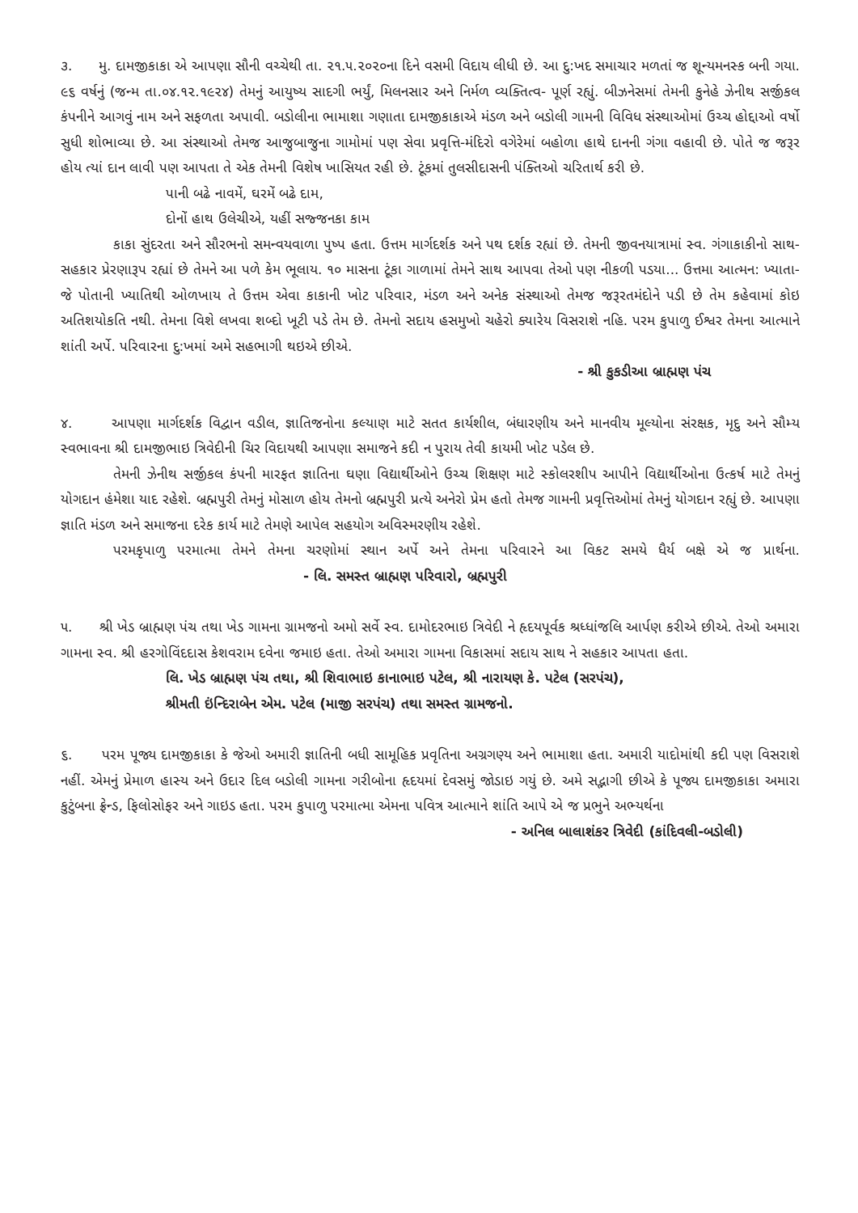૩. મુ. દામજીકાકા એ આપણા સૌની વચ્ચેથી તા. ૨૧.૫.૨૦૨૦ના દિને વસમી વિદાય લીધી છે. આ દુ:ખદ સમાચાર મળતાં જ શૂન્યમનસ્ક બની ગયા. ૯૬ વર્ષનું (જન્મ તા.૦૪.૧૨.૧૯૨૪) તેમનું આયુષ્ય સાદગી ભર્યું, મિલનસાર અને નિર્મળ વ્યક્તિત્વ- પૂર્ણ રહ્યું. બીઝનેસમાં તેમની કુનેહે ઝેનીથ સર્જીકલ કંપનીને આગવું નામ અને સફળતા અપાવી. બડોલીના ભામાશા ગણાતા દામજીકાકાએ મંડળ અને બડોલી ગામની વિવિધ સંસ્થાઓમાં ઉચ્ચ હોદ્દાઓ વર્ષો સુધી શોભાવ્યા છે. આ સંસ્થાઓ તેમજ આજુબાજુના ગામોમાં પણ સેવા પ્રવૃત્તિ-મંદિરો વગેરેમાં બહોળા હાથે દાનની ગંગા વહાવી છે. પોતે જ જરૂર હોય ત્યાં દાન લાવી પણ આપતા તે એક તેમની વિશેષ ખાસિયત રહી છે. ટૂંકમાં તુલસીદાસની પંક્તિઓ ચરિતાર્થ કરી છે.
પાની બઢે નાવમેં, ઘરમેં બઢે દામ,
દોનોં હાથ ઉલેચીએ, યહીં સજ્જનકા કામ
કાકા સુંદરતા અને સૌરભનો સમન્વયવાળા પુષ્પ હતા. ઉત્તમ માર્ગદર્શક અને પથ દર્શક રહ્યાં છે. તેમની જીવનયાત્રામાં સ્વ. ગંગાકાકીનો સાથ-સહકાર પ્રેરણારૂપ રહ્યાં છે તેમને આ પળે કેમ ભૂલાય. ૧૦ માસના ટૂંકા ગાળામાં તેમને સાથ આપવા તેઓ પણ નીકળી પડયા... ઉત્તમા આત્મન: ખ્યાતા- જે પોતાની ખ્યાતિથી ઓળખાય તે ઉત્તમ એવા કાકાની ખોટ પરિવાર, મંડળ અને અનેક સંસ્થાઓ તેમજ જરૂરતમંદોને પડી છે તેમ કહેવામાં કોઇ અતિશયોકતિ નથી. તેમના વિશે લખવા શબ્દો ખૂટી પડે તેમ છે. તેમનો સદાય હસમુખો ચહેરો ક્યારેય વિસરાશે નહિ. પરમ કુપાળુ ઈશ્વર તેમના આત્માને શાંતી અર્પે. પરિવારના દુ:ખમાં અમે સહભાગી થઇએ છીએ.
- શ્રી કુકડીઆ બ્રાહ્મણ પંચ
૪. આપણા માર્ગદર્શક વિદ્વાન વડીલ, જ્ઞાતિજનોના કલ્યાણ માટે સતત કાર્યશીલ, બંધારણીય અને માનવીય મૂલ્યોના સંરક્ષક, મૃદુ અને સૌમ્ય સ્વભાવના શ્રી દામજીભાઇ ત્રિવેદીની ચિર વિદાયથી આપણા સમાજને કદી ન પુરાય તેવી કાયમી ખોટ પડેલ છે.
તેમની ઝેનીથ સર્જીકલ કંપની મારફત જ્ઞાતિના ઘણા વિદ્યાર્થીઓને ઉચ્ચ શિક્ષણ માટે સ્કોલરશીપ આપીને વિદ્યાર્થીઓના ઉત્કર્ષ માટે તેમનું યોગદાન હંમેશા યાદ રહેશે. બ્રહ્મપુરી તેમનું મોસાળ હોય તેમનો બ્રહ્મપુરી પ્રત્યે અનેરો પ્રેમ હતો તેમજ ગામની પ્રવૃત્તિઓમાં તેમનું યોગદાન રહ્યું છે. આપણા જ્ઞાતિ મંડળ અને સમાજના દરેક કાર્ય માટે તેમણે આપેલ સહયોગ અવિસ્મરણીય રહેશે.
પરમકૃપાળુ પરમાત્મા તેમને તેમના ચરણોમાં સ્થાન અર્પે અને તેમના પરિવારને આ વિકટ સમયે ધૈર્ય બક્ષે એ જ પ્રાર્થના. - લિ. સમસ્ત બ્રાહ્મણ પરિવારો, બ્રહ્મપુરી
૫. શ્રી ખેડ બ્રાહ્મણ પંચ તથા ખેડ ગામના ગ્રામજનો અમો સર્વે સ્વ. દામોદરભાઇ ત્રિવેદી ને હૃદયપૂર્વક શ્રધ્ધાંજલિ આર્પણ કરીએ છીએ. તેઓ અમારા ગામના સ્વ. શ્રી હરગોવિંદદાસ કેશવરામ દવેના જમાઇ હતા. તેઓ અમારા ગામના વિકાસમાં સદાય સાથ ને સહકાર આપતા હતા.
લિ. ખેડ બ્રાહ્મણ પંચ તથા, શ્રી શિવાભાઇ કાનાભાઇ પટેલ, શ્રી નારાયણ કે. પટેલ (સરપંચ),
શ્રીમતી ઇંન્દિરાબેન એમ. પટેલ (માજી સરપંચ) તથા સમસ્ત ગ્રામજનો.
૬. પરમ પૂજ્ય દામજીકાકા કે જેઓ અમારી જ્ઞાતિની બધી સામૂહિક પ્રવૃતિના અગ્રગણ્ય અને ભામાશા હતા. અમારી યાદોમાંથી કદી પણ વિસરાશે નહીં. એમનું પ્રેમાળ હાસ્ય અને ઉદાર દિલ બડોલી ગામના ગરીબોના હૃદયમાં દેવસમું જોડાઇ ગયું છે. અમે સદ્ભાગી છીએ કે પૂજ્ય દામજીકાકા અમારા કુટુંબના ફ્રેન્ડ, ફિલોસોફર અને ગાઇડ હતા. પરમ કુપાળુ પરમાત્મા એમના પવિત્ર આત્માને શાંતિ આપે એ જ પ્રભુને અભ્યર્થના
- અનિલ બાલાશંકર ત્રિવેદી (કાંદિવલી-બડોલી)